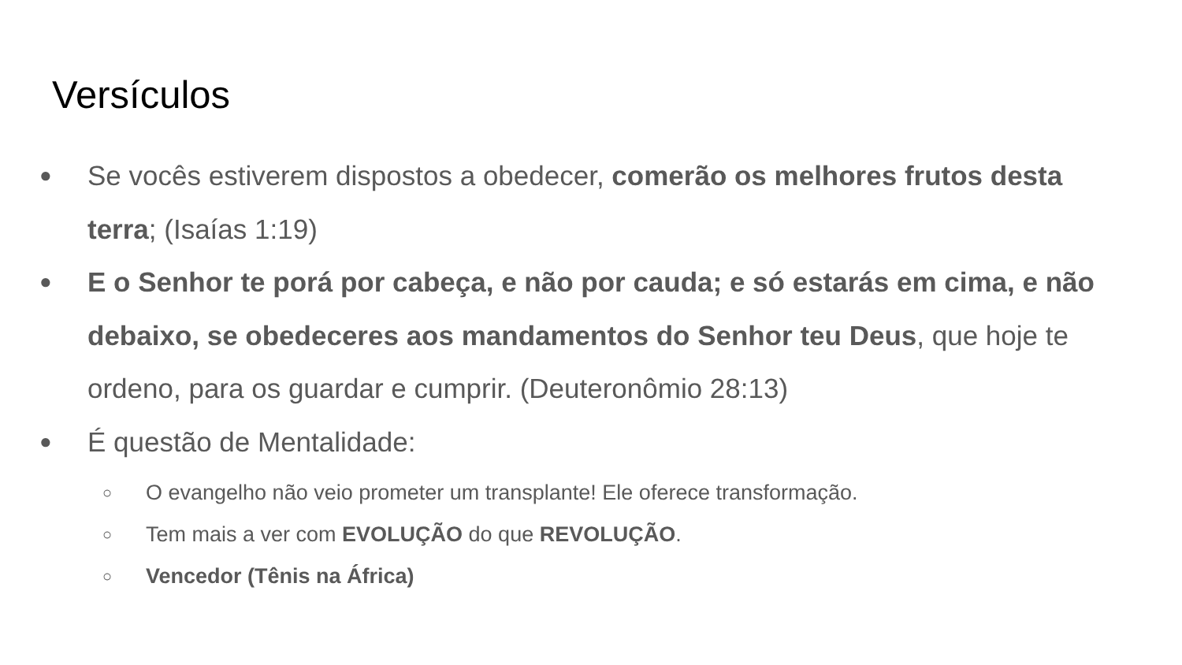Versículos
● Se vocês estiverem dispostos a obedecer, comerão os melhores frutos desta terra; (Isaías 1:19)
● E o Senhor te porá por cabeça, e não por cauda; e só estarás em cima, e não debaixo, se obedeceres aos mandamentos do Senhor teu Deus, que hoje te ordeno, para os guardar e cumprir. (Deuteronômio 28:13)
● É questão de Mentalidade:
○ O evangelho não veio prometer um transplante! Ele oferece transformação.
○ Tem mais a ver com EVOLUÇÃO do que REVOLUÇÃO.
○ Vencedor (Tênis na África)